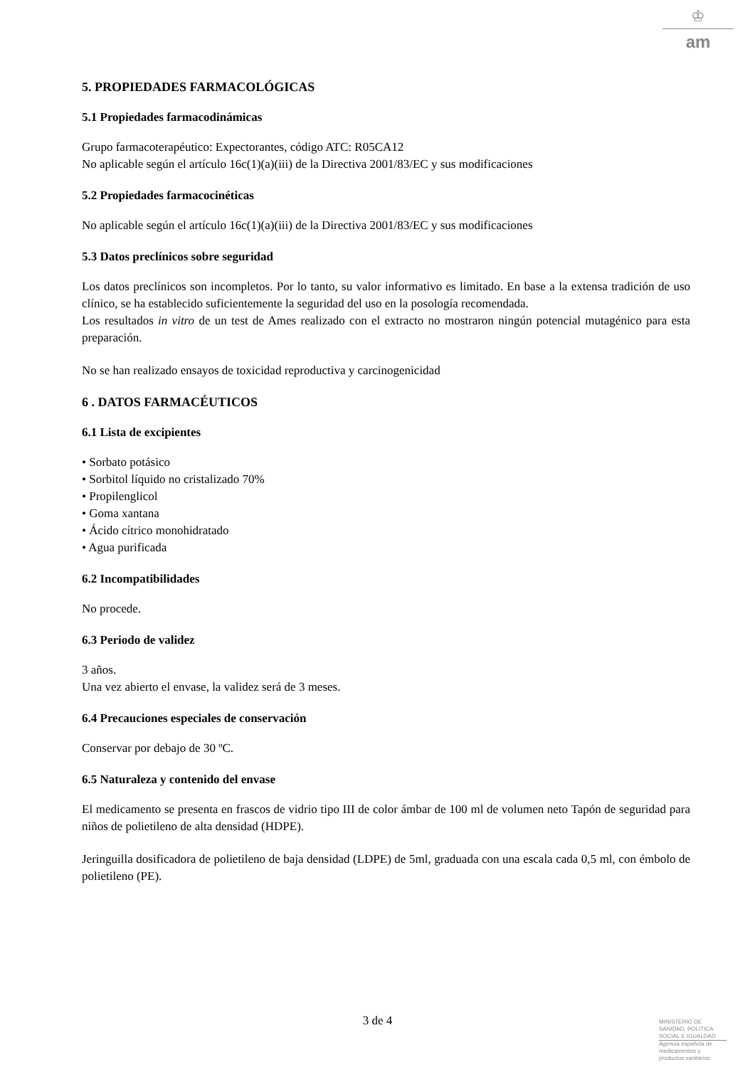♔
am
5. PROPIEDADES FARMACOLÓGICAS
5.1 Propiedades farmacodinámicas
Grupo farmacoterapéutico: Expectorantes, código ATC: R05CA12
No aplicable según el artículo 16c(1)(a)(iii) de la Directiva 2001/83/EC y sus modificaciones
5.2 Propiedades farmacocinéticas
No aplicable según el artículo 16c(1)(a)(iii) de la Directiva 2001/83/EC y sus modificaciones
5.3 Datos preclínicos sobre seguridad
Los datos preclínicos son incompletos. Por lo tanto, su valor informativo es limitado. En base a la extensa tradición de uso clínico, se ha establecido suficientemente la seguridad del uso en la posología recomendada.
Los resultados in vitro de un test de Ames realizado con el extracto no mostraron ningún potencial mutagénico para esta preparación.
No se han realizado ensayos de toxicidad reproductiva y carcinogenicidad
6 . DATOS FARMACÉUTICOS
6.1 Lista de excipientes
• Sorbato potásico
• Sorbitol líquido no cristalizado 70%
• Propilenglicol
• Goma xantana
• Ácido cítrico monohidratado
• Agua purificada
6.2 Incompatibilidades
No procede.
6.3 Periodo de validez
3 años.
Una vez abierto el envase, la validez será de 3 meses.
6.4 Precauciones especiales de conservación
Conservar por debajo de 30 ºC.
6.5 Naturaleza y contenido del envase
El medicamento se presenta en frascos de vidrio tipo III de color ámbar de 100 ml de volumen neto Tapón de seguridad para niños de polietileno de alta densidad (HDPE).
Jeringuilla dosificadora de polietileno de baja densidad (LDPE) de 5ml, graduada con una escala cada 0,5 ml, con émbolo de polietileno (PE).
3 de 4
MINISTERIO DE
SANIDAD, POLITICA
SOCIAL E IGUALDAD
Agencia española de
medicamentos y
productos sanitarios